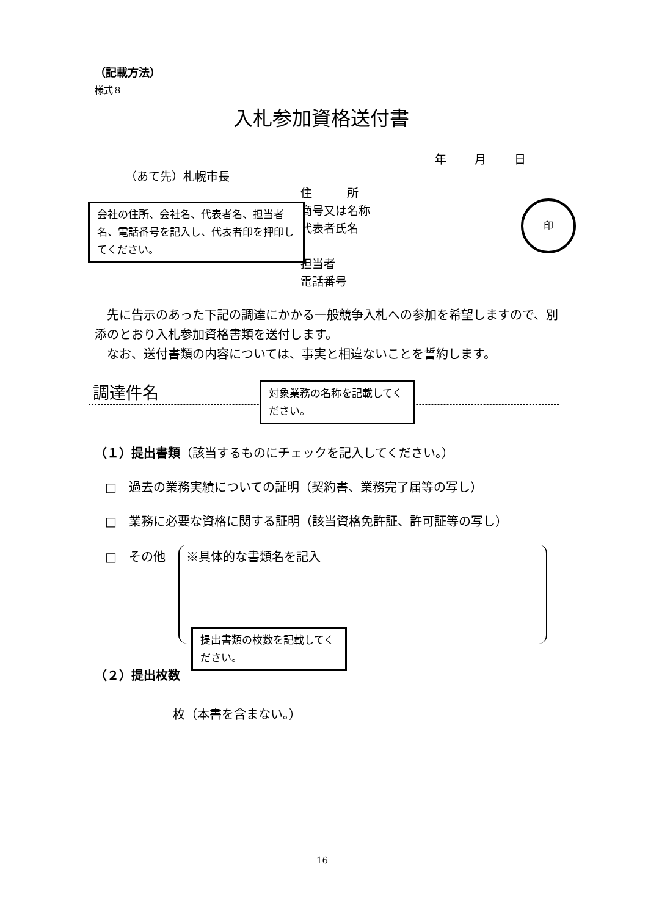（記載方法）
様式８
入札参加資格送付書
年 月 日
（あて先）札幌市長
住　　　所
商号又は名称
代表者氏名
担当者
電話番号
会社の住所、会社名、代表者名、担当者名、電話番号を記入し、代表者印を押印してください。
印
　先に告示のあった下記の調達にかかる一般競争入札への参加を希望しますので、別添のとおり入札参加資格書類を送付します。
　なお、送付書類の内容については、事実と相違ないことを誓約します。
調達件名
対象業務の名称を記載してください。
（１）提出書類（該当するものにチェックを記入してください。）
□　過去の業務実績についての証明（契約書、業務完了届等の写し）
□　業務に必要な資格に関する証明（該当資格免許証、許可証等の写し）
□　その他 ※具体的な書類名を記入
提出書類の枚数を記載してください。
（２）提出枚数
枚（本書を含まない。）
16